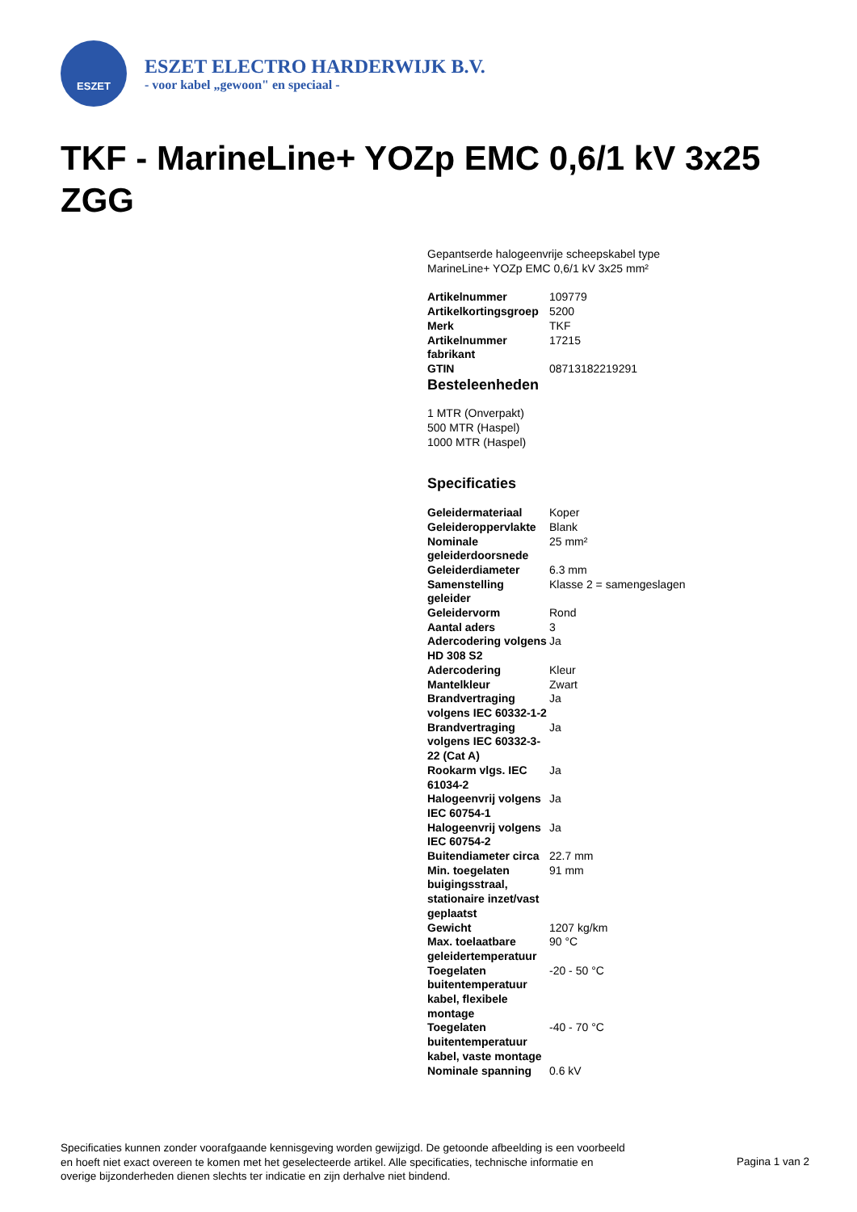ESZET
ESZET ELECTRO HARDERWIJK B.V.
- voor kabel „gewoon" en speciaal -
TKF - MarineLine+ YOZp EMC 0,6/1 kV 3x25 ZGG
Gepantserde halogeenvrije scheepskabel type MarineLine+ YOZp EMC 0,6/1 kV 3x25 mm²
| Artikelnummer | 109779 |
| Artikelkortingsgroep | 5200 |
| Merk | TKF |
| Artikelnummer fabrikant | 17215 |
| GTIN | 08713182219291 |
Besteleenheden
1 MTR (Onverpakt)
500 MTR (Haspel)
1000 MTR (Haspel)
Specificaties
| Geleidermateriaal | Koper |
| Geleideroppervlakte | Blank |
| Nominale geleiderdoorsnede | 25 mm² |
| Geleiderdiameter | 6.3 mm |
| Samenstelling geleider | Klasse 2 = samengeslagen |
| Geleidervorm | Rond |
| Aantal aders | 3 |
| Adercodering volgens HD 308 S2 | Ja |
| Adercodering | Kleur |
| Mantelkleur | Zwart |
| Brandvertraging volgens IEC 60332-1-2 | Ja |
| Brandvertraging volgens IEC 60332-3-22 (Cat A) | Ja |
| Rookarm vlgs. IEC 61034-2 | Ja |
| Halogeenvrij volgens IEC 60754-1 | Ja |
| Halogeenvrij volgens IEC 60754-2 | Ja |
| Buitendiameter circa | 22.7 mm |
| Min. toegelaten buigingsstraal, stationaire inzet/vast geplaatst | 91 mm |
| Gewicht | 1207 kg/km |
| Max. toelaatbare geleidertemperatuur | 90 °C |
| Toegelaten buitentemperatuur kabel, flexibele montage | -20 - 50 °C |
| Toegelaten buitentemperatuur kabel, vaste montage | -40 - 70 °C |
| Nominale spanning | 0.6 kV |
Specificaties kunnen zonder voorafgaande kennisgeving worden gewijzigd. De getoonde afbeelding is een voorbeeld en hoeft niet exact overeen te komen met het geselecteerde artikel. Alle specificaties, technische informatie en overige bijzonderheden dienen slechts ter indicatie en zijn derhalve niet bindend.
Pagina 1 van 2